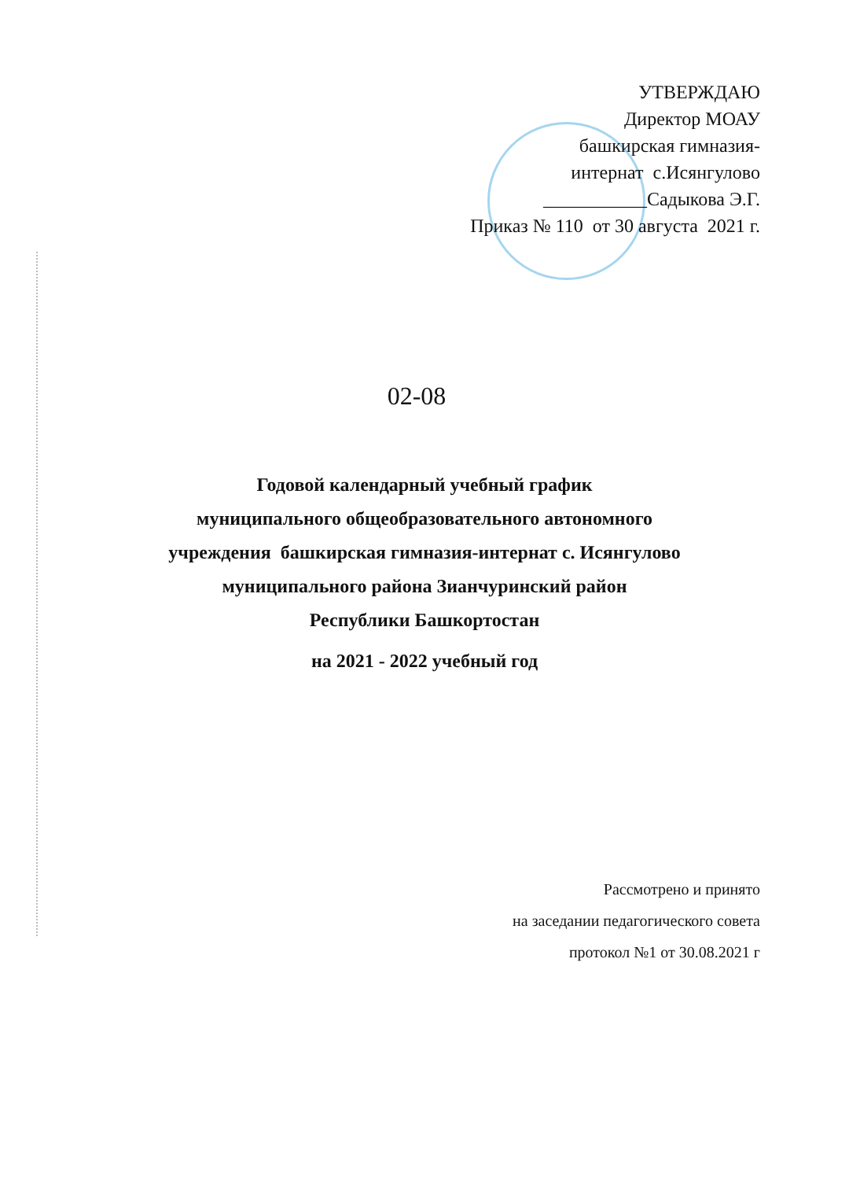УТВЕРЖДАЮ
Директор МОАУ
башкирская гимназия-
интернат с.Исянгулово
___________Садыкова Э.Г.
Приказ № 110 от 30 августа 2021 г.
02-08
Годовой календарный учебный график
муниципального общеобразовательного автономного
учреждения башкирская гимназия-интернат с. Исянгулово
муниципального района Зианчуринский район
Республики Башкортостан
на 2021 - 2022 учебный год
Рассмотрено и принято
на заседании педагогического совета
протокол №1 от 30.08.2021 г